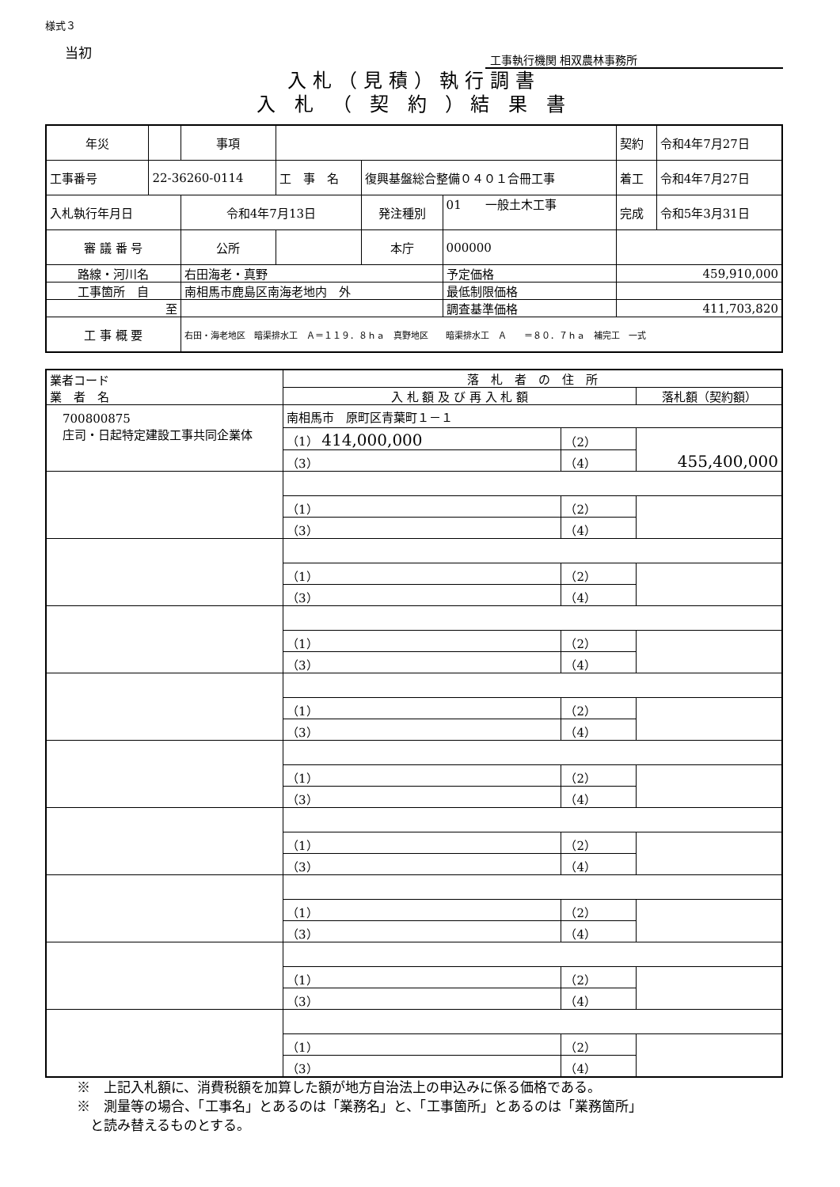様式３
当初
工事執行機関 相双農林事務所
入札（見積）執行調書
入 札 （ 契 約 ）結 果 書
| 年災 | | 事項 | | | | | 契約 | 令和4年7月27日 |
| 工事番号 | 22-36260-0114 | | 工 事 名 | 復興基盤総合整備０４０１合冊工事 | | | 着工 | 令和4年7月27日 |
| 入札執行年月日 | | 令和4年7月13日 | | 発注種別 | 01 一般土木工事 | | 完成 | 令和5年3月31日 |
| 審 議 番 号 | | 公所 | | 本庁 | 000000 | | | |
| 路線・河川名 | | 右田海老・真野 | | | | 予定価格 | 459,910,000 | |
| 工事箇所 自 | | 南相馬市鹿島区南海老地内 外 | | | | 最低制限価格 | | |
| 至 | | | | | | 調査基準価格 | 411,703,820 | |
| 工 事 概 要 | | 右田・海老地区 暗渠排水工 Ａ＝１１９．８ｈａ 真野地区 暗渠排水工 Ａ ＝８０．７ｈａ 補完工 一式 | | | | | | |
| 業者コード 業 者 名 | 落 札 者 の 住 所 | | |
| | 入 札 額 及 び 再 入 札 額 | | 落札額（契約額） |
| 700800875 庄司・日起特定建設工事共同企業体 | 南相馬市 原町区青葉町１－１ | | |
| | （1） 414,000,000 | （2） | 455,400,000 |
| | （3） | （4） | |
| | （1） | （2） | |
| | （3） | （4） | |
| | （1） | （2） | |
| | （3） | （4） | |
| | （1） | （2） | |
| | （3） | （4） | |
| | （1） | （2） | |
| | （3） | （4） | |
| | （1） | （2） | |
| | （3） | （4） | |
| | （1） | （2） | |
| | （3） | （4） | |
| | （1） | （2） | |
| | （3） | （4） | |
| | （1） | （2） | |
| | （3） | （4） | |
| | （1） | （2） | |
| | （3） | （4） | |
※　上記入札額に、消費税額を加算した額が地方自治法上の申込みに係る価格である。
※　測量等の場合、「工事名」とあるのは「業務名」と、「工事箇所」とあるのは「業務箇所」
　と読み替えるものとする。